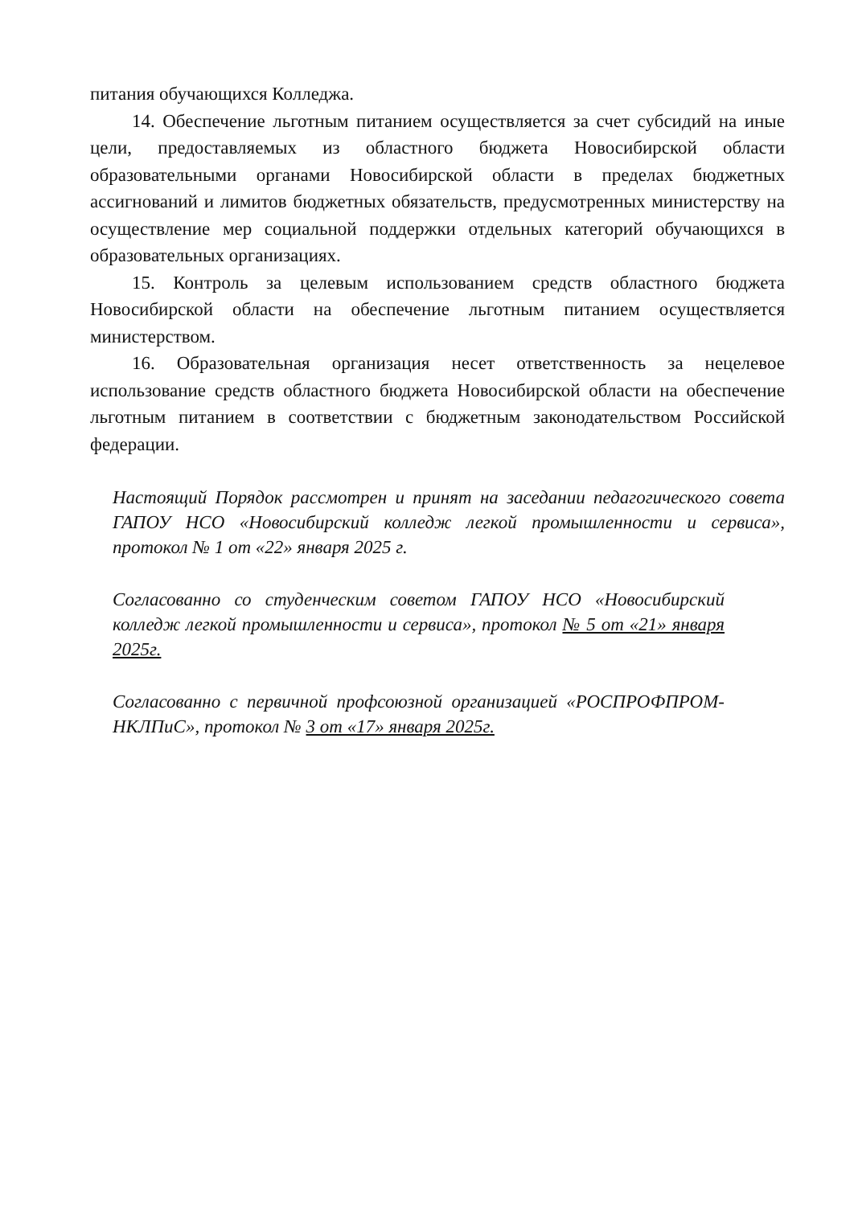питания обучающихся Колледжа.
14. Обеспечение льготным питанием осуществляется за счет субсидий на иные цели, предоставляемых из областного бюджета Новосибирской области образовательными органами Новосибирской области в пределах бюджетных ассигнований и лимитов бюджетных обязательств, предусмотренных министерству на осуществление мер социальной поддержки отдельных категорий обучающихся в образовательных организациях.
15. Контроль за целевым использованием средств областного бюджета Новосибирской области на обеспечение льготным питанием осуществляется министерством.
16. Образовательная организация несет ответственность за нецелевое использование средств областного бюджета Новосибирской области на обеспечение льготным питанием в соответствии с бюджетным законодательством Российской федерации.
Настоящий Порядок рассмотрен и принят на заседании педагогического совета ГАПОУ НСО «Новосибирский колледж легкой промышленности и сервиса», протокол № 1 от «22» января 2025 г.
Согласованно со студенческим советом ГАПОУ НСО «Новосибирский колледж легкой промышленности и сервиса», протокол № 5 от «21» января 2025г.
Согласованно с первичной профсоюзной организацией «РОСПРОФПРОМ-НКЛПиС», протокол № 3 от «17» января 2025г.